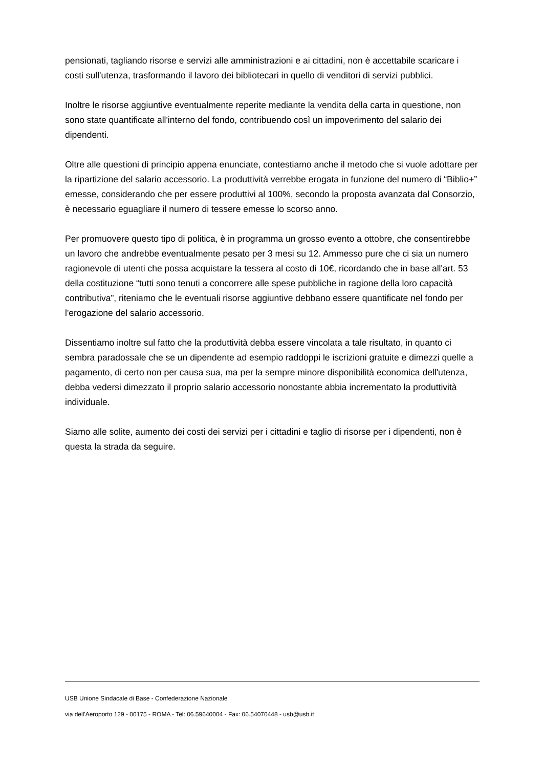pensionati, tagliando risorse e servizi alle amministrazioni e ai cittadini, non è accettabile scaricare i costi sull'utenza, trasformando il lavoro dei bibliotecari in quello di venditori di servizi pubblici.
Inoltre le risorse aggiuntive eventualmente reperite mediante la vendita della carta in questione, non sono state quantificate all'interno del fondo, contribuendo così un impoverimento del salario dei dipendenti.
Oltre alle questioni di principio appena enunciate, contestiamo anche il metodo che si vuole adottare per la ripartizione del salario accessorio. La produttività verrebbe erogata in funzione del numero di “Biblio+” emesse, considerando che per essere produttivi al 100%, secondo la proposta avanzata dal Consorzio, è necessario eguagliare il numero di tessere emesse lo scorso anno.
Per promuovere questo tipo di politica, è in programma un grosso evento a ottobre, che consentirebbe un lavoro che andrebbe eventualmente pesato per 3 mesi su 12. Ammesso pure che ci sia un numero ragionevole di utenti che possa acquistare la tessera al costo di 10€, ricordando che in base all'art. 53 della costituzione “tutti sono tenuti a concorrere alle spese pubbliche in ragione della loro capacità contributiva”, riteniamo che le eventuali risorse aggiuntive debbano essere quantificate nel fondo per l'erogazione del salario accessorio.
Dissentiamo inoltre sul fatto che la produttività debba essere vincolata a tale risultato, in quanto ci sembra paradossale che se un dipendente ad esempio raddoppi le iscrizioni gratuite e dimezzi quelle a pagamento, di certo non per causa sua, ma per la sempre minore disponibilità economica dell'utenza, debba vedersi dimezzato il proprio salario accessorio nonostante abbia incrementato la produttività individuale.
Siamo alle solite, aumento dei costi dei servizi per i cittadini e taglio di risorse per i dipendenti, non è questa la strada da seguire.
USB Unione Sindacale di Base - Confederazione Nazionale
via dell'Aeroporto 129 - 00175 - ROMA - Tel: 06.59640004 - Fax: 06.54070448 - usb@usb.it